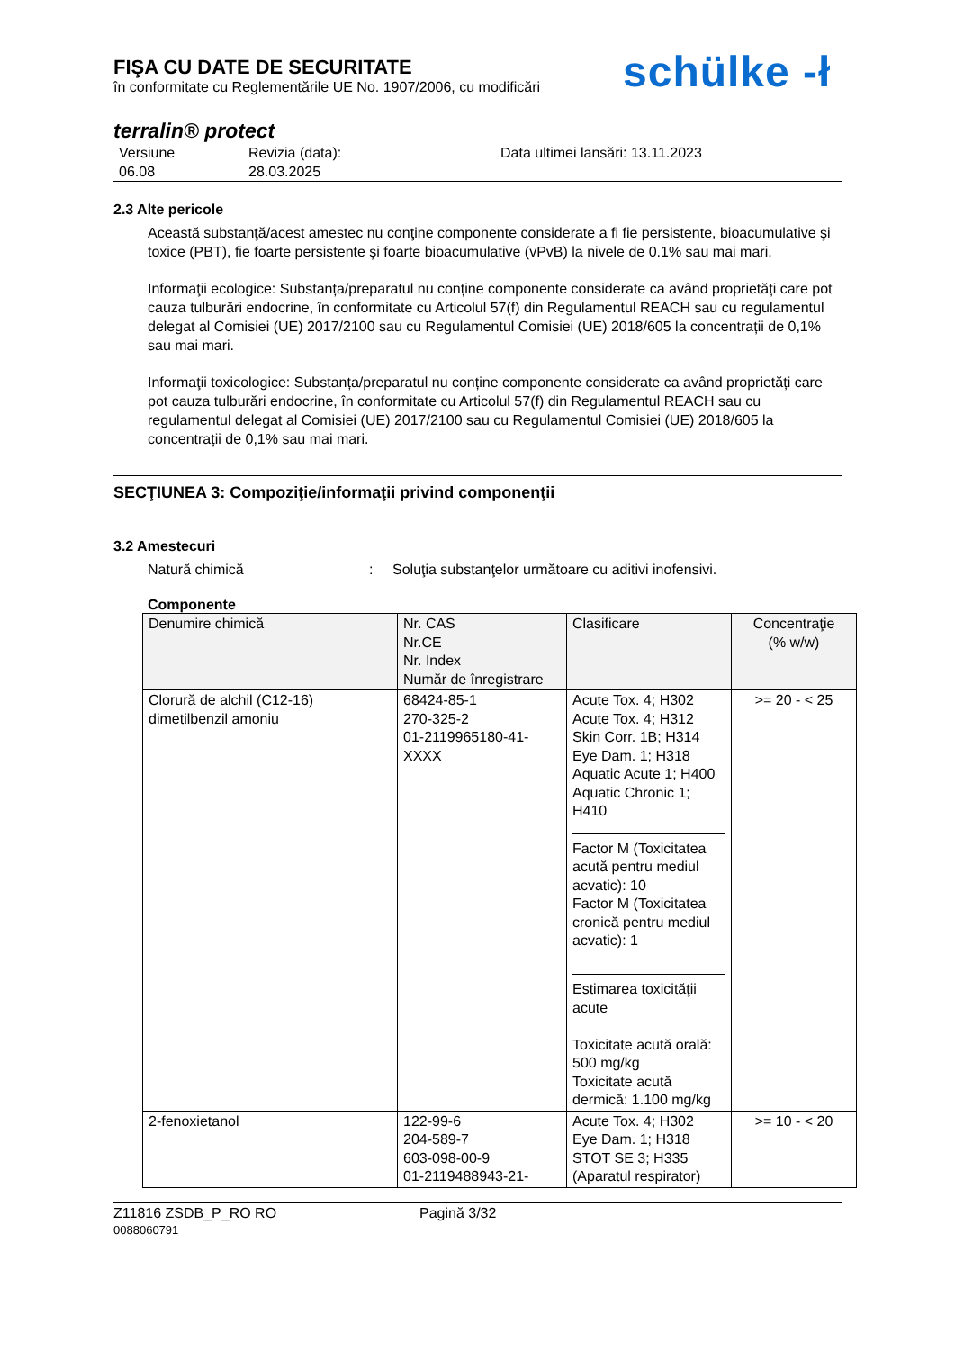FIŞA CU DATE DE SECURITATE
în conformitate cu Reglementările UE No. 1907/2006, cu modificări
schülke -ł
terralin® protect
Versiune
06.08
Revizia (data):
28.03.2025
Data ultimei lansări: 13.11.2023
2.3 Alte pericole
Această substanţă/acest amestec nu conţine componente considerate a fi fie persistente, bioacumulative şi toxice (PBT), fie foarte persistente şi foarte bioacumulative (vPvB) la nivele de 0.1% sau mai mari.
Informaţii ecologice: Substanța/preparatul nu conține componente considerate ca având proprietăți care pot cauza tulburări endocrine, în conformitate cu Articolul 57(f) din Regulamentul REACH sau cu regulamentul delegat al Comisiei (UE) 2017/2100 sau cu Regulamentul Comisiei (UE) 2018/605 la concentrații de 0,1% sau mai mari.
Informaţii toxicologice: Substanța/preparatul nu conține componente considerate ca având proprietăți care pot cauza tulburări endocrine, în conformitate cu Articolul 57(f) din Regulamentul REACH sau cu regulamentul delegat al Comisiei (UE) 2017/2100 sau cu Regulamentul Comisiei (UE) 2018/605 la concentrații de 0,1% sau mai mari.
SECŢIUNEA 3: Compoziţie/informaţii privind componenţii
3.2 Amestecuri
Natură chimică : Soluţia substanţelor următoare cu aditivi inofensivi.
Componente
| Denumire chimică | Nr. CAS Nr.CE Nr. Index Număr de înregistrare | Clasificare | Concentraţie (% w/w) |
| --- | --- | --- | --- |
| Clorură de alchil (C12-16) dimetilbenzil amoniu | 68424-85-1 270-325-2 01-2119965180-41-XXXX | Acute Tox. 4; H302 Acute Tox. 4; H312 Skin Corr. 1B; H314 Eye Dam. 1; H318 Aquatic Acute 1; H400 Aquatic Chronic 1; H410 Factor M (Toxicitatea acută pentru mediul acvatic): 10 Factor M (Toxicitatea cronică pentru mediul acvatic): 1 Estimarea toxicităţii acute Toxicitate acută orală: 500 mg/kg Toxicitate acută dermică: 1.100 mg/kg | >= 20 - < 25 |
| 2-fenoxietanol | 122-99-6 204-589-7 603-098-00-9 01-2119488943-21- | Acute Tox. 4; H302 Eye Dam. 1; H318 STOT SE 3; H335 (Aparatul respirator) | >= 10 - < 20 |
Z11816 ZSDB_P_RO RO
0088060791
Pagină 3/32